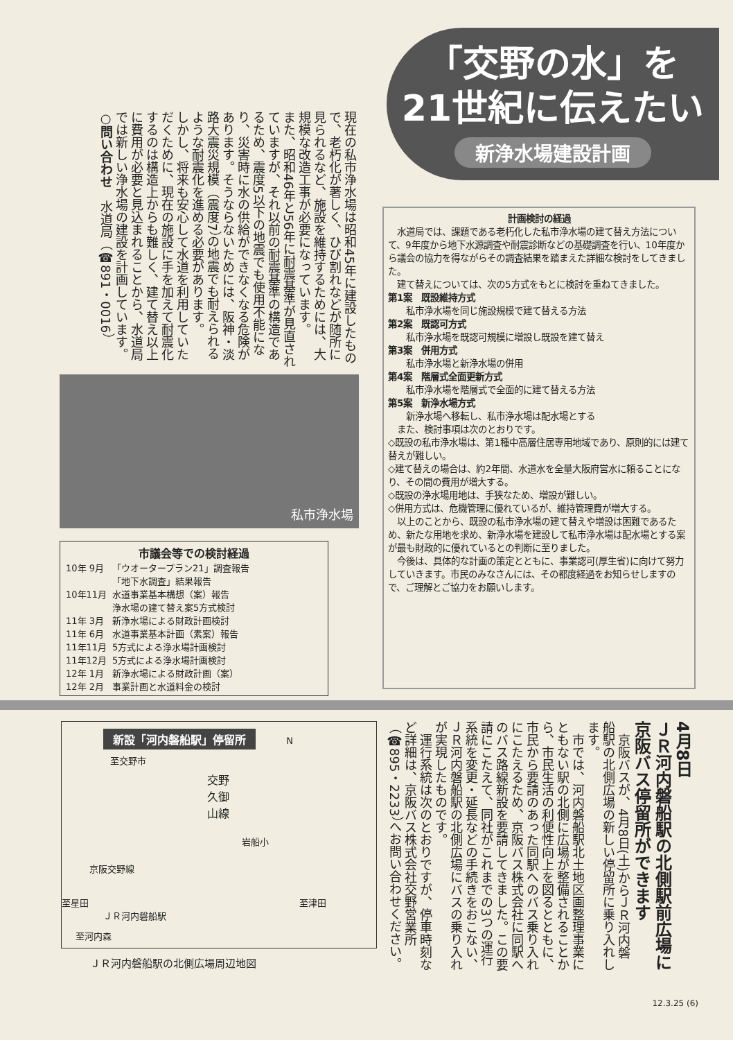「交野の水」を
21世紀に伝えたい
新浄水場建設計画
現在の私市浄水場は昭和45年に建設したもので、老朽化が著しく、ひび割れなどが随所に見られるなど、施設を維持するためには、大規模な改造工事が必要になっています。
また、昭和46年と56年に耐震基準が見直されていますが、それ以前の耐震基準の構造であるため、震度5以下の地震でも使用不能になり、災害時に水の供給ができなくなる危険があります。そうならないためには、阪神・淡路大震災規模（震度7）の地震でも耐えられるような耐震化を進める必要があります。
しかし、将来も安心して水道を利用していただくために、現在の施設に手を加えて耐震化するのは構造上からも難しく、建て替え以上に費用が必要と見込まれることから、水道局では新しい浄水場の建設を計画しています。
○問い合わせ　水道局（☎891・0016）
私市浄水場
市議会等での検討経過
| 10年 9月 | 「ウオータープラン21」調査報告 「地下水調査」結果報告 |
| 10年11月 | 水道事業基本構想（案）報告 浄水場の建て替え案5方式検討 |
| 11年 3月 | 新浄水場による財政計画検討 |
| 11年 6月 | 水道事業基本計画（素案）報告 |
| 11年11月 | 5方式による浄水場計画検討 |
| 11年12月 | 5方式による浄水場計画検討 |
| 12年 1月 | 新浄水場による財政計画（案） |
| 12年 2月 | 事業計画と水道料金の検討 |
計画検討の経過
　水道局では、課題である老朽化した私市浄水場の建て替え方法について、9年度から地下水源調査や耐震診断などの基礎調査を行い、10年度から議会の協力を得ながらその調査結果を踏まえた詳細な検討をしてきました。
　建て替えについては、次の5方式をもとに検討を重ねてきました。
第1案　既設維持方式
　　私市浄水場を同じ施設規模で建て替える方法
第2案　既認可方式
　　私市浄水場を既認可規模に増設し既設を建て替え
第3案　併用方式
　　私市浄水場と新浄水場の併用
第4案　階層式全面更新方式
　　私市浄水場を階層式で全面的に建て替える方法
第5案　新浄水場方式
　　新浄水場へ移転し、私市浄水場は配水場とする
　また、検討事項は次のとおりです。
◇既設の私市浄水場は、第1種中高層住居専用地域であり、原則的には建て替えが難しい。
◇建て替えの場合は、約2年間、水道水を全量大阪府営水に頼ることになり、その間の費用が増大する。
◇既設の浄水場用地は、手狭なため、増設が難しい。
◇併用方式は、危機管理に優れているが、維持管理費が増大する。
　以上のことから、既設の私市浄水場の建て替えや増設は困難であるため、新たな用地を求め、新浄水場を建設して私市浄水場は配水場とする案が最も財政的に優れているとの判断に至りました。
　今後は、具体的な計画の策定とともに、事業認可(厚生省)に向けて努力していきます。市民のみなさんには、その都度経過をお知らせしますので、ご理解とご協力をお願いします。
新設「河内磐船駅」停留所
N
至交野市
交野久御山線
岩船小
京阪交野線
至星田 至津田
ＪＲ河内磐船駅
至河内森
ＪＲ河内磐船駅の北側広場周辺地図
4月8日
ＪＲ河内磐船駅の北側駅前広場に
京阪バス停留所ができます
　京阪バスが、4月8日(土)からＪＲ河内磐船駅の北側広場の新しい停留所に乗り入れします。
　市では、河内磐船駅北土地区画整理事業にともない駅の北側に広場が整備されることから、市民生活の利便性向上を図るとともに、市民から要請のあった同駅へのバス乗り入れにこたえるため、京阪バス株式会社に同駅へのバス路線新設を要請してきました。この要請にこたえて、同社がこれまでの3つの運行系統を変更・延長などの手続きをおこない、ＪＲ河内磐船駅の北側広場にバスの乗り入れが実現したものです。
　運行系統は次のとおりですが、停車時刻など詳細は、京阪バス株式会社交野営業所（☎895・2233）へお問い合わせください。
12.3.25 (6)